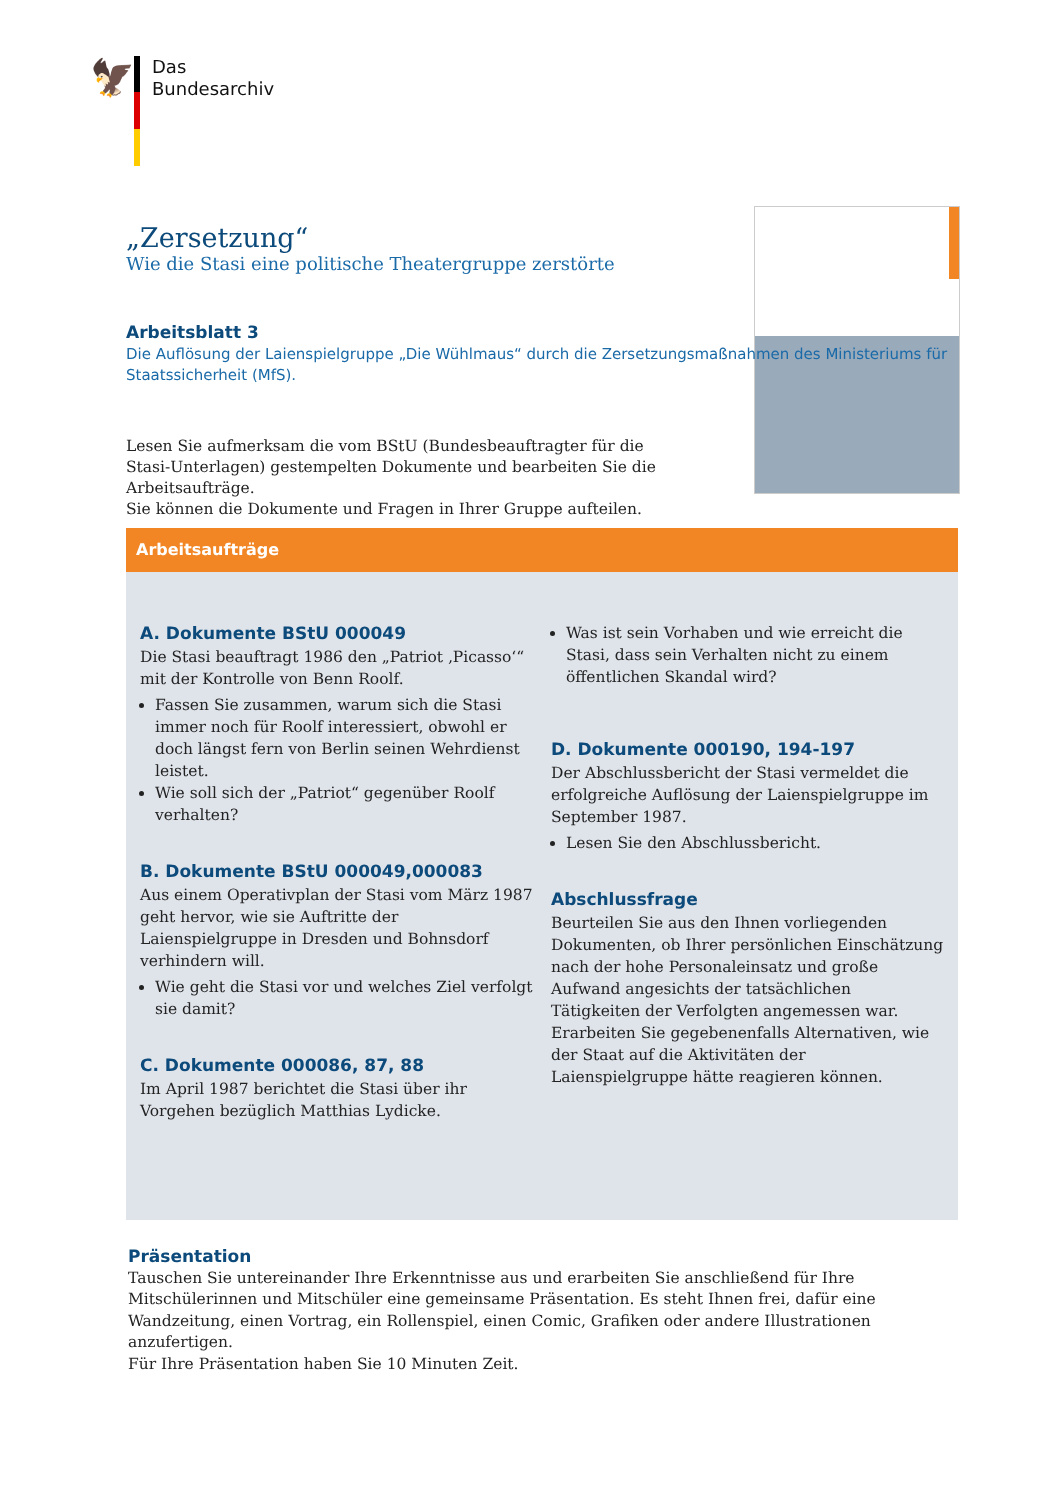🦅
Das
Bundesarchiv
„Zersetzung“
Wie die Stasi eine politische Theatergruppe zerstörte
Arbeitsblatt 3
Die Auflösung der Laienspielgruppe „Die Wühlmaus“ durch die Zersetzungsmaßnahmen des Ministeriums für Staatssicherheit (MfS).
Lesen Sie aufmerksam die vom BStU (Bundesbeauftragter für die Stasi-Unterlagen) gestempelten Dokumente und bearbeiten Sie die Arbeitsaufträge.
Sie können die Dokumente und Fragen in Ihrer Gruppe aufteilen.
Arbeitsaufträge
A. Dokumente BStU 000049
Die Stasi beauftragt 1986 den „Patriot ‚Picasso‘“ mit der Kontrolle von Benn Roolf.
Fassen Sie zusammen, warum sich die Stasi immer noch für Roolf interessiert, obwohl er doch längst fern von Berlin seinen Wehrdienst leistet.
Wie soll sich der „Patriot“ gegenüber Roolf verhalten?
B. Dokumente BStU 000049,000083
Aus einem Operativplan der Stasi vom März 1987 geht hervor, wie sie Auftritte der Laienspielgruppe in Dresden und Bohnsdorf verhindern will.
Wie geht die Stasi vor und welches Ziel verfolgt sie damit?
C. Dokumente 000086, 87, 88
Im April 1987 berichtet die Stasi über ihr Vorgehen bezüglich Matthias Lydicke.
Was ist sein Vorhaben und wie erreicht die Stasi, dass sein Verhalten nicht zu einem öffentlichen Skandal wird?
D. Dokumente 000190, 194-197
Der Abschlussbericht der Stasi vermeldet die erfolgreiche Auflösung der Laienspielgruppe im September 1987.
Lesen Sie den Abschlussbericht.
Abschlussfrage
Beurteilen Sie aus den Ihnen vorliegenden Dokumenten, ob Ihrer persönlichen Einschätzung nach der hohe Personaleinsatz und große Aufwand angesichts der tatsächlichen Tätigkeiten der Verfolgten angemessen war. Erarbeiten Sie gegebenenfalls Alternativen, wie der Staat auf die Aktivitäten der Laienspielgruppe hätte reagieren können.
Präsentation
Tauschen Sie untereinander Ihre Erkenntnisse aus und erarbeiten Sie anschließend für Ihre Mitschülerinnen und Mitschüler eine gemeinsame Präsentation. Es steht Ihnen frei, dafür eine Wandzeitung, einen Vortrag, ein Rollenspiel, einen Comic, Grafiken oder andere Illustrationen anzufertigen.
Für Ihre Präsentation haben Sie 10 Minuten Zeit.